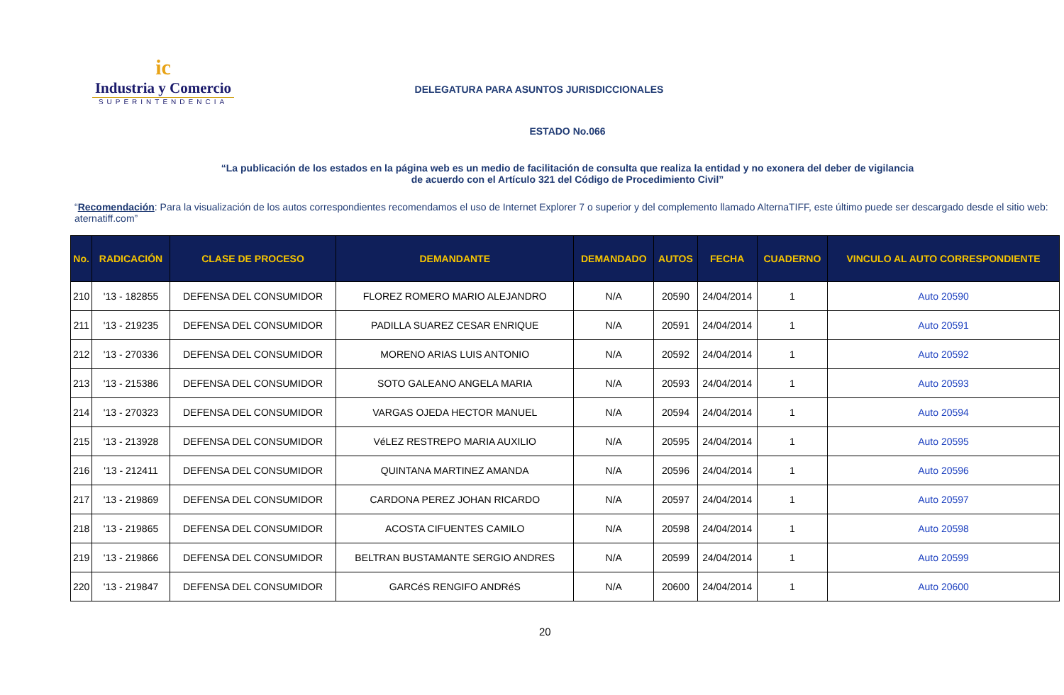ic
Industria y Comercio
SUPERINTENDENCIA
DELEGATURA PARA ASUNTOS JURISDICCIONALES
ESTADO No.066
“La publicación de los estados en la página web es un medio de facilitación de consulta que realiza la entidad y no exonera del deber de vigilancia
de acuerdo con el Artículo 321 del Código de Procedimiento Civil”
“Recomendación: Para la visualización de los autos correspondientes recomendamos el uso de Internet Explorer 7 o superior y del complemento llamado AlternaTIFF, este último puede ser descargado desde el sitio web: aternatiff.com”
| No. | RADICACIÓN | CLASE DE PROCESO | DEMANDANTE | DEMANDADO | AUTOS | FECHA | CUADERNO | VINCULO AL AUTO CORRESPONDIENTE |
| --- | --- | --- | --- | --- | --- | --- | --- | --- |
| 210 | '13 - 182855 | DEFENSA DEL CONSUMIDOR | FLOREZ ROMERO MARIO ALEJANDRO | N/A | 20590 | 24/04/2014 | 1 | Auto 20590 |
| 211 | '13 - 219235 | DEFENSA DEL CONSUMIDOR | PADILLA SUAREZ CESAR ENRIQUE | N/A | 20591 | 24/04/2014 | 1 | Auto 20591 |
| 212 | '13 - 270336 | DEFENSA DEL CONSUMIDOR | MORENO ARIAS LUIS ANTONIO | N/A | 20592 | 24/04/2014 | 1 | Auto 20592 |
| 213 | '13 - 215386 | DEFENSA DEL CONSUMIDOR | SOTO GALEANO ANGELA MARIA | N/A | 20593 | 24/04/2014 | 1 | Auto 20593 |
| 214 | '13 - 270323 | DEFENSA DEL CONSUMIDOR | VARGAS OJEDA HECTOR MANUEL | N/A | 20594 | 24/04/2014 | 1 | Auto 20594 |
| 215 | '13 - 213928 | DEFENSA DEL CONSUMIDOR | VéLEZ RESTREPO MARIA AUXILIO | N/A | 20595 | 24/04/2014 | 1 | Auto 20595 |
| 216 | '13 - 212411 | DEFENSA DEL CONSUMIDOR | QUINTANA MARTINEZ AMANDA | N/A | 20596 | 24/04/2014 | 1 | Auto 20596 |
| 217 | '13 - 219869 | DEFENSA DEL CONSUMIDOR | CARDONA PEREZ JOHAN RICARDO | N/A | 20597 | 24/04/2014 | 1 | Auto 20597 |
| 218 | '13 - 219865 | DEFENSA DEL CONSUMIDOR | ACOSTA CIFUENTES CAMILO | N/A | 20598 | 24/04/2014 | 1 | Auto 20598 |
| 219 | '13 - 219866 | DEFENSA DEL CONSUMIDOR | BELTRAN BUSTAMANTE SERGIO ANDRES | N/A | 20599 | 24/04/2014 | 1 | Auto 20599 |
| 220 | '13 - 219847 | DEFENSA DEL CONSUMIDOR | GARCéS RENGIFO ANDRéS | N/A | 20600 | 24/04/2014 | 1 | Auto 20600 |
20